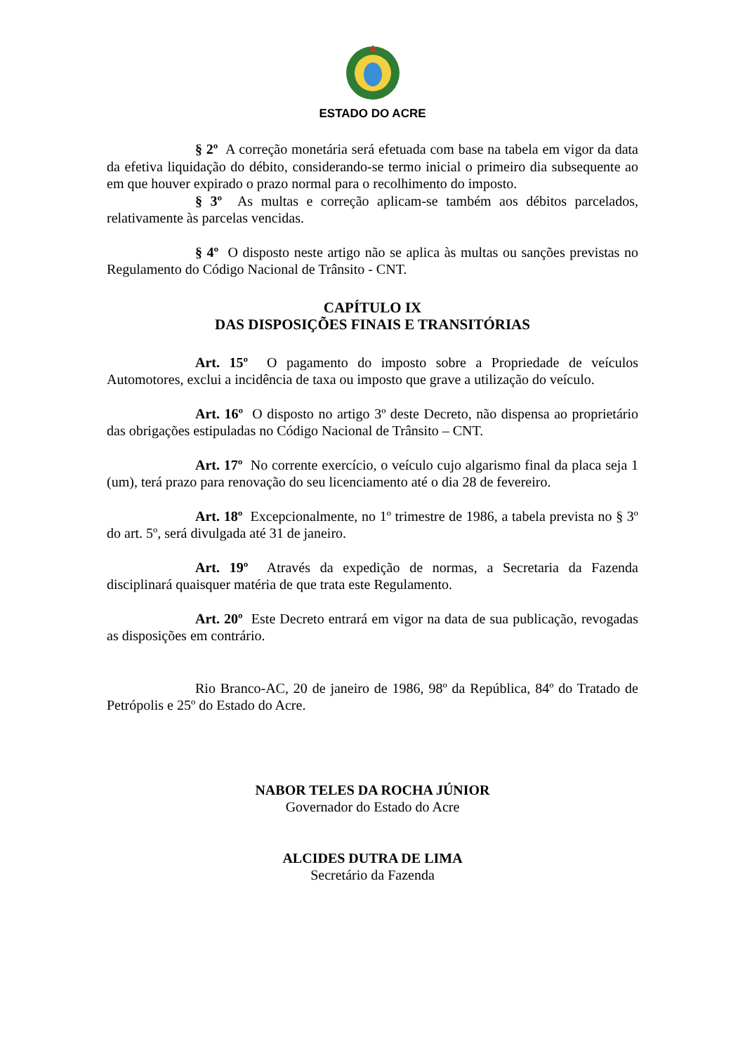ESTADO DO ACRE
§ 2º A correção monetária será efetuada com base na tabela em vigor da data da efetiva liquidação do débito, considerando-se termo inicial o primeiro dia subsequente ao em que houver expirado o prazo normal para o recolhimento do imposto.
§ 3º As multas e correção aplicam-se também aos débitos parcelados, relativamente às parcelas vencidas.
§ 4º O disposto neste artigo não se aplica às multas ou sanções previstas no Regulamento do Código Nacional de Trânsito - CNT.
CAPÍTULO IX
DAS DISPOSIÇÕES FINAIS E TRANSITÓRIAS
Art. 15º O pagamento do imposto sobre a Propriedade de veículos Automotores, exclui a incidência de taxa ou imposto que grave a utilização do veículo.
Art. 16º O disposto no artigo 3º deste Decreto, não dispensa ao proprietário das obrigações estipuladas no Código Nacional de Trânsito – CNT.
Art. 17º No corrente exercício, o veículo cujo algarismo final da placa seja 1 (um), terá prazo para renovação do seu licenciamento até o dia 28 de fevereiro.
Art. 18º Excepcionalmente, no 1º trimestre de 1986, a tabela prevista no § 3º do art. 5º, será divulgada até 31 de janeiro.
Art. 19º Através da expedição de normas, a Secretaria da Fazenda disciplinará quaisquer matéria de que trata este Regulamento.
Art. 20º Este Decreto entrará em vigor na data de sua publicação, revogadas as disposições em contrário.
Rio Branco-AC, 20 de janeiro de 1986, 98º da República, 84º do Tratado de Petrópolis e 25º do Estado do Acre.
NABOR TELES DA ROCHA JÚNIOR
Governador do Estado do Acre
ALCIDES DUTRA DE LIMA
Secretário da Fazenda